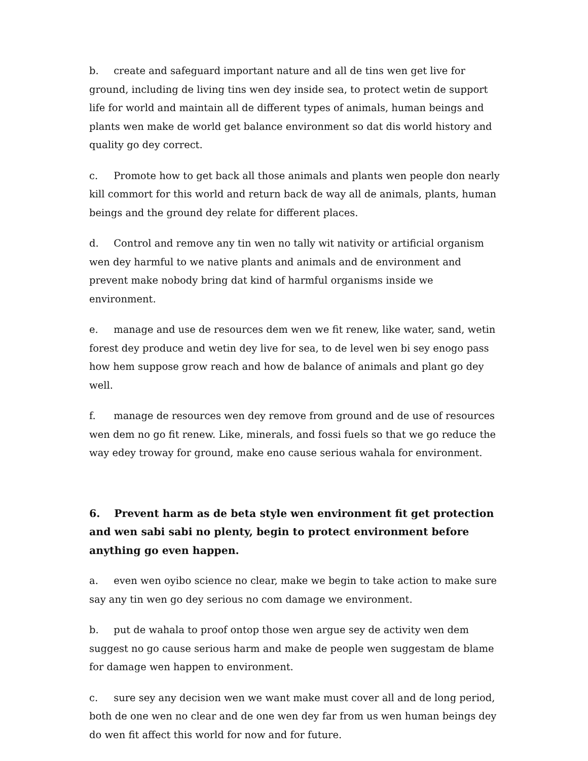b. create and safeguard important nature and all de tins wen get live for ground, including de living tins wen dey inside sea, to protect wetin de support life for world and maintain all de different types of animals, human beings and plants wen make de world get balance environment so dat dis world history and quality go dey correct.
c. Promote how to get back all those animals and plants wen people don nearly kill commort for this world and return back de way all de animals, plants, human beings and the ground dey relate for different places.
d. Control and remove any tin wen no tally wit nativity or artificial organism wen dey harmful to we native plants and animals and de environment and prevent make nobody bring dat kind of harmful organisms inside we environment.
e. manage and use de resources dem wen we fit renew, like water, sand, wetin forest dey produce and wetin dey live for sea, to de level wen bi sey enogo pass how hem suppose grow reach and how de balance of animals and plant go dey well.
f. manage de resources wen dey remove from ground and de use of resources wen dem no go fit renew. Like, minerals, and fossi fuels so that we go reduce the way edey troway for ground, make eno cause serious wahala for environment.
6. Prevent harm as de beta style wen environment fit get protection and wen sabi sabi no plenty, begin to protect environment before anything go even happen.
a. even wen oyibo science no clear, make we begin to take action to make sure say any tin wen go dey serious no com damage we environment.
b. put de wahala to proof ontop those wen argue sey de activity wen dem suggest no go cause serious harm and make de people wen suggestam de blame for damage wen happen to environment.
c. sure sey any decision wen we want make must cover all and de long period, both de one wen no clear and de one wen dey far from us wen human beings dey do wen fit affect this world for now and for future.